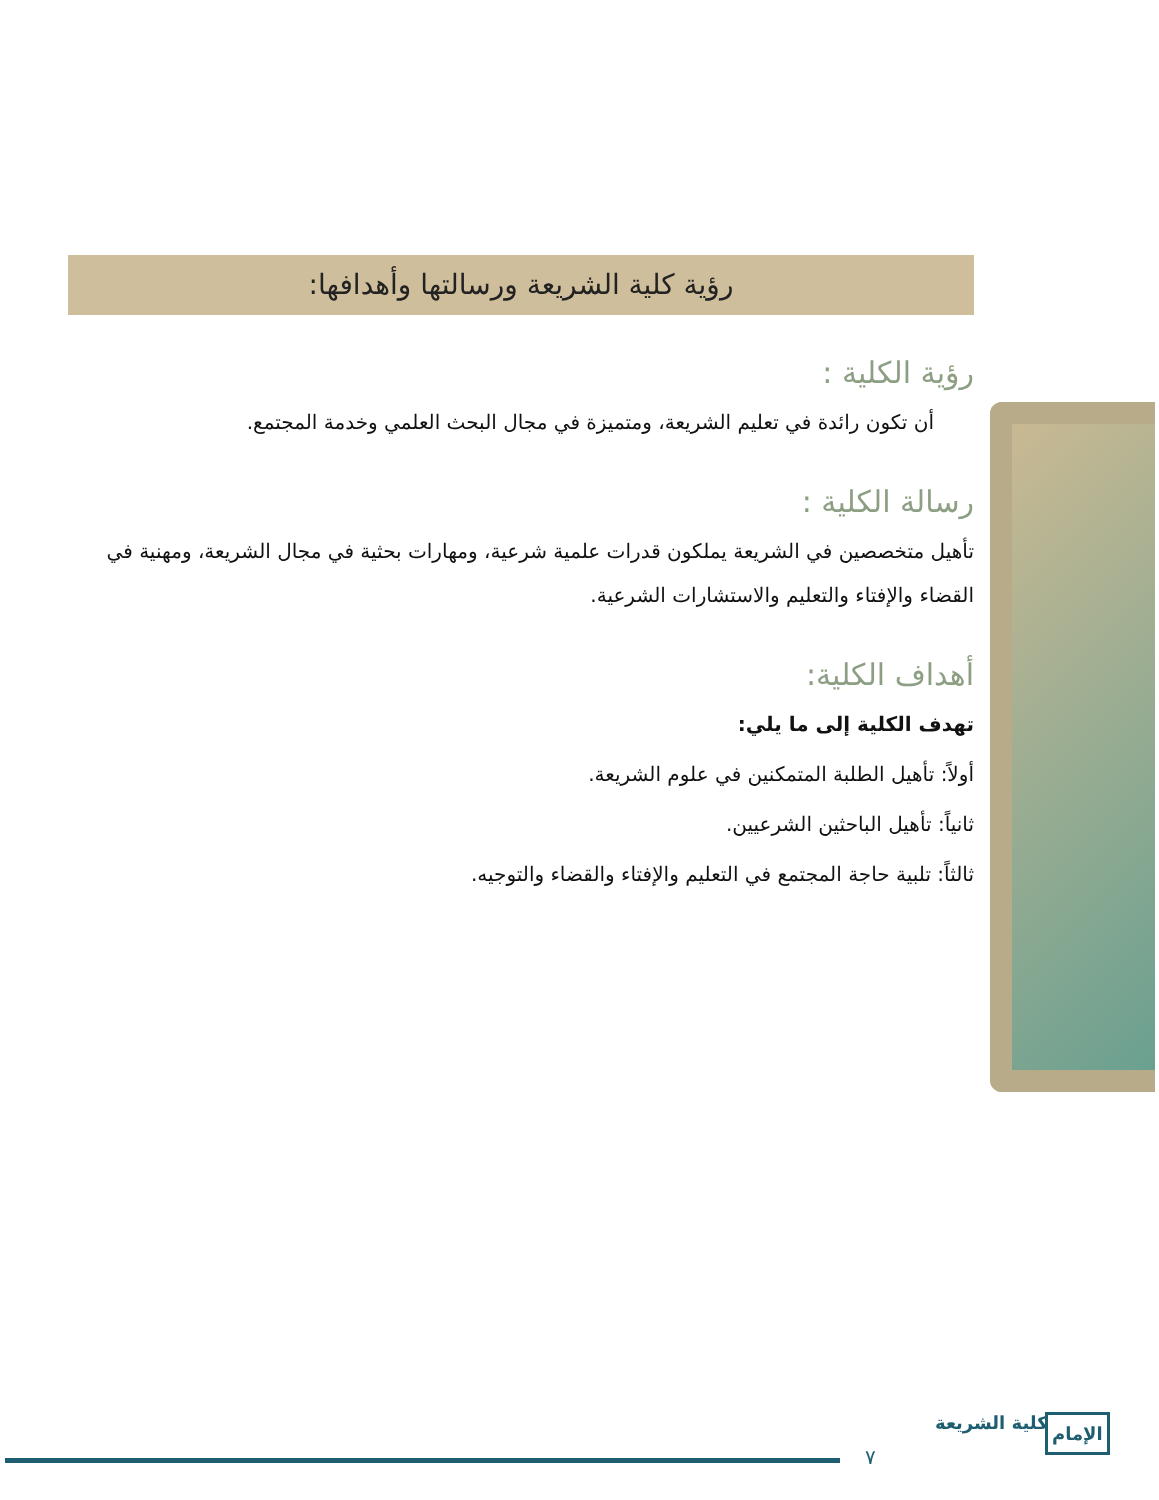رؤية كلية الشريعة ورسالتها وأهدافها:
رؤية الكلية :
أن تكون رائدة في تعليم الشريعة، ومتميزة في مجال البحث العلمي وخدمة المجتمع.
رسالة الكلية :
تأهيل متخصصين في الشريعة يملكون قدرات علمية شرعية، ومهارات بحثية في مجال الشريعة، ومهنية في القضاء والإفتاء والتعليم والاستشارات الشرعية.
أهداف الكلية:
تهدف الكلية إلى ما يلي:
أولاً: تأهيل الطلبة المتمكنين في علوم الشريعة.
ثانياً: تأهيل الباحثين الشرعيين.
ثالثاً: تلبية حاجة المجتمع في التعليم والإفتاء والقضاء والتوجيه.
٧
كلية الشريعة الإمام